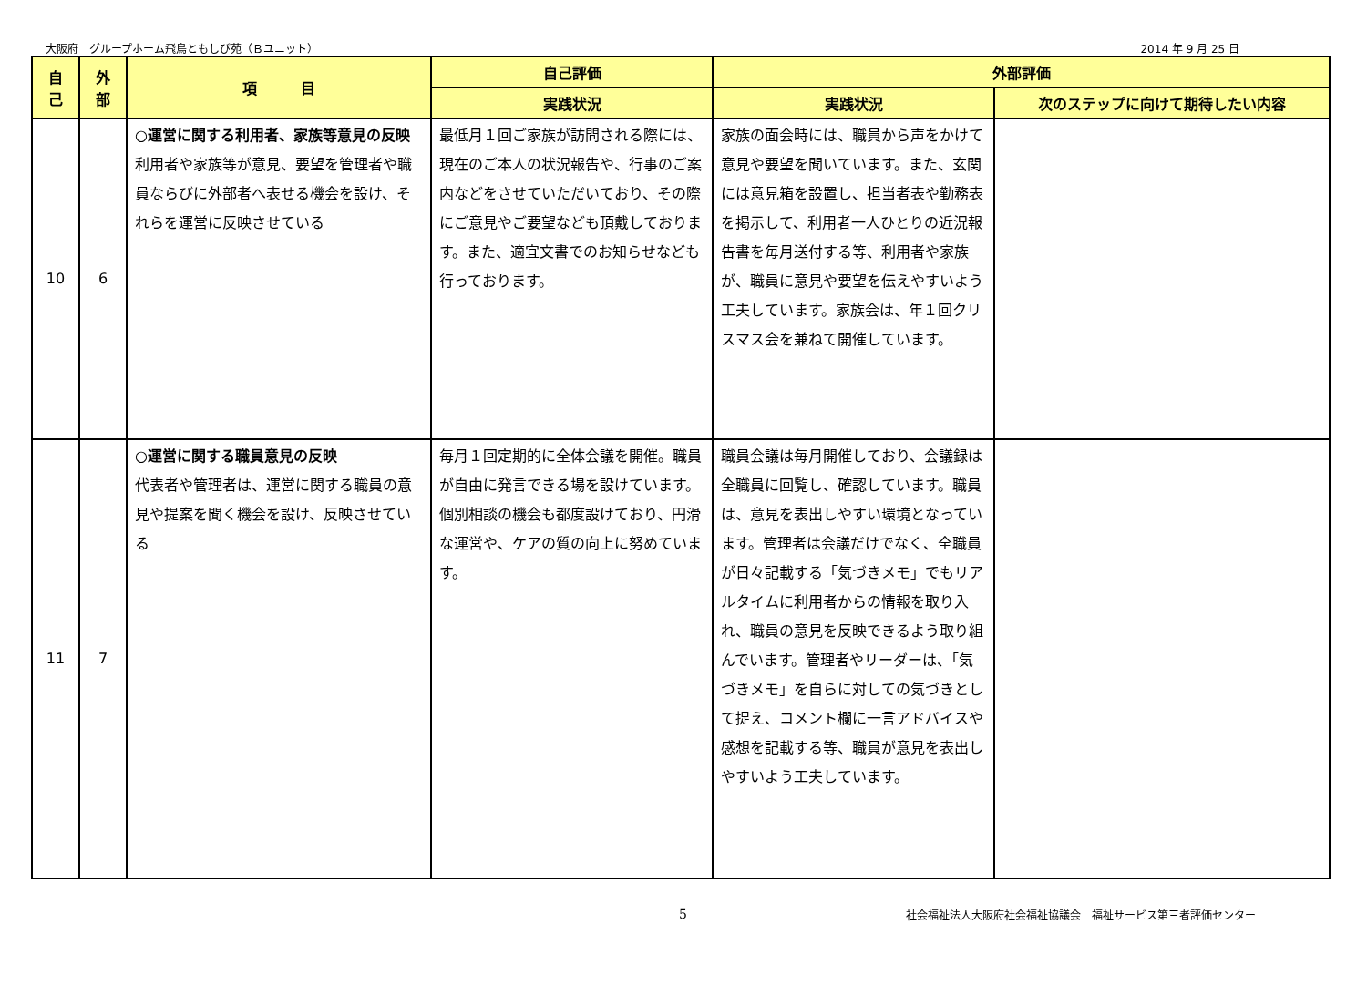大阪府　グループホーム飛鳥ともしび苑（Ｂユニット） 2014 年 9 月 25 日
| 自 己 | 外 部 | 項 目 | 自己評価 | 外部評価 | |
| --- | --- | --- | --- | --- | --- |
| | | | 実践状況 | 実践状況 | 次のステップに向けて期待したい内容 |
| 10 | 6 | ○運営に関する利用者、家族等意見の反映 利用者や家族等が意見、要望を管理者や職員ならびに外部者へ表せる機会を設け、それらを運営に反映させている | 最低月１回ご家族が訪問される際には、現在のご本人の状況報告や、行事のご案内などをさせていただいており、その際にご意見やご要望なども頂戴しております。また、適宜文書でのお知らせなども行っております。 | 家族の面会時には、職員から声をかけて意見や要望を聞いています。また、玄関には意見箱を設置し、担当者表や勤務表を掲示して、利用者一人ひとりの近況報告書を毎月送付する等、利用者や家族が、職員に意見や要望を伝えやすいよう工夫しています。家族会は、年１回クリスマス会を兼ねて開催しています。 | |
| 11 | 7 | ○運営に関する職員意見の反映 代表者や管理者は、運営に関する職員の意見や提案を聞く機会を設け、反映させている | 毎月１回定期的に全体会議を開催。職員が自由に発言できる場を設けています。個別相談の機会も都度設けており、円滑な運営や、ケアの質の向上に努めています。 | 職員会議は毎月開催しており、会議録は全職員に回覧し、確認しています。職員は、意見を表出しやすい環境となっています。管理者は会議だけでなく、全職員が日々記載する「気づきメモ」でもリアルタイムに利用者からの情報を取り入れ、職員の意見を反映できるよう取り組んでいます。管理者やリーダーは、「気づきメモ」を自らに対しての気づきとして捉え、コメント欄に一言アドバイスや感想を記載する等、職員が意見を表出しやすいよう工夫しています。 | |
5 社会福祉法人大阪府社会福祉協議会　福祉サービス第三者評価センター